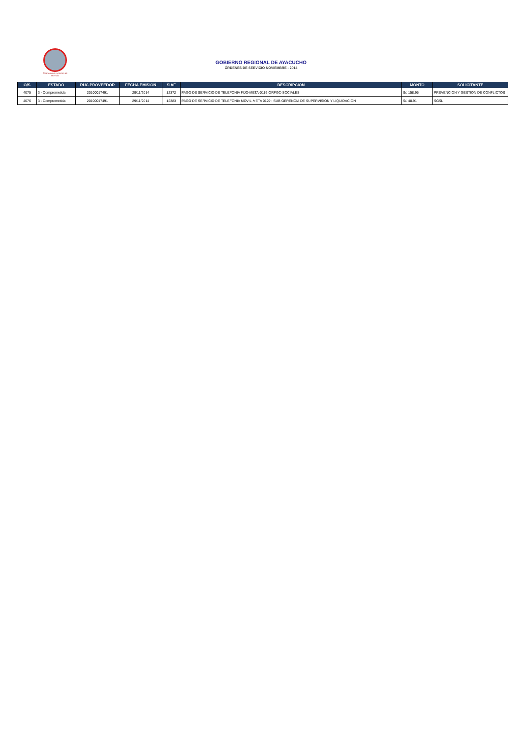Gestión con vocación de servicio
GOBIERNO REGIONAL DE AYACUCHO
ÓRDENES DE SERVICIO NOVIEMBRE - 2014
| O/S | ESTADO | RUC PROVEEDOR | FECHA EMISIÓN | SIAF | DESCRIPCIÓN | MONTO | SOLICITANTE |
| --- | --- | --- | --- | --- | --- | --- | --- |
| 4075 | 3 - Comprometida | 20100017491 | 29/11/2014 | 12372 | PAGO DE SERVICIO DE TELEFONIA FIJO-META-0116-ORPGC-SOCIALES | S/. 158.95 | PREVENCION Y GESTION DE CONFLICTOS |
| 4076 | 3 - Comprometida | 20100017491 | 29/11/2014 | 12383 | PAGO DE SERVICIO DE TELEFONIA MOVIL-META 0129 : SUB GERENCIA DE SUPERVISION Y LIQUIDACION | S/. 48.91 | SGSL |